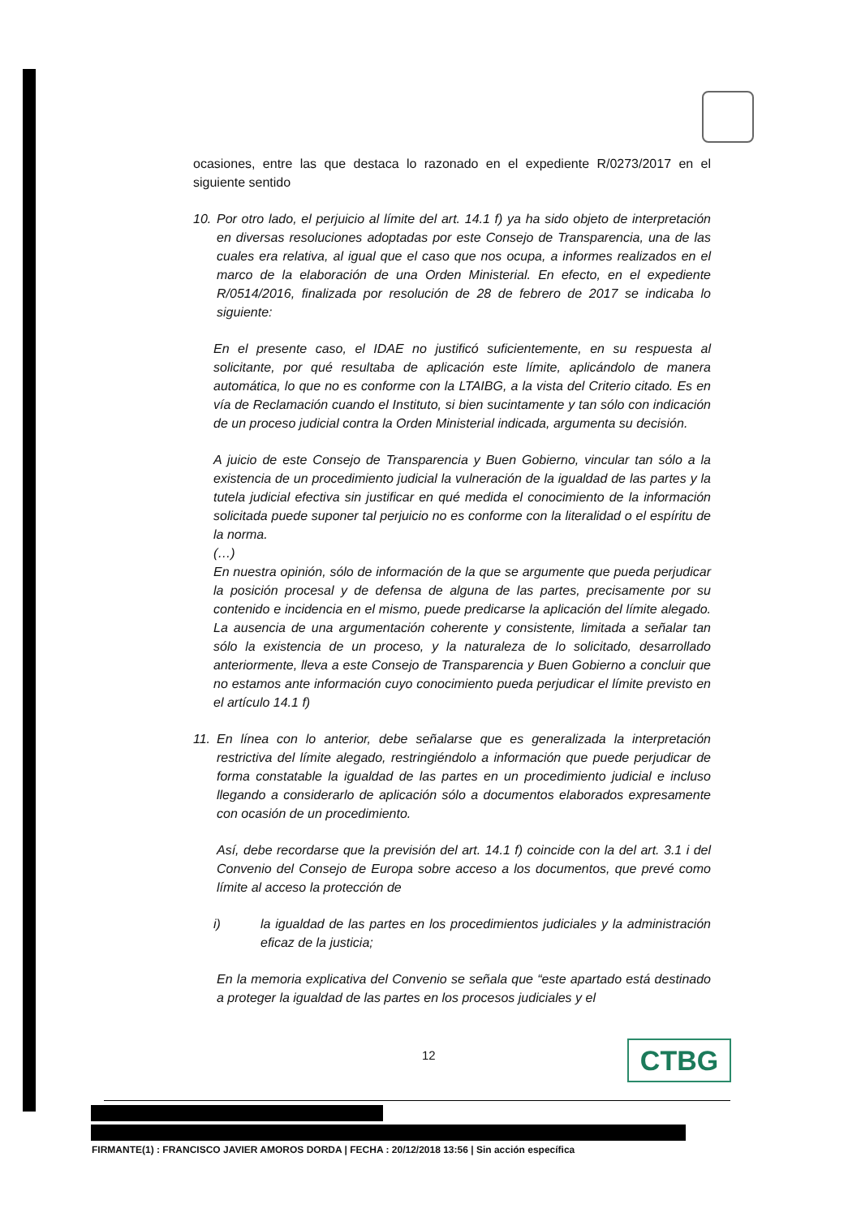ocasiones, entre las que destaca lo razonado en el expediente R/0273/2017 en el siguiente sentido
10. Por otro lado, el perjuicio al límite del art. 14.1 f) ya ha sido objeto de interpretación en diversas resoluciones adoptadas por este Consejo de Transparencia, una de las cuales era relativa, al igual que el caso que nos ocupa, a informes realizados en el marco de la elaboración de una Orden Ministerial. En efecto, en el expediente R/0514/2016, finalizada por resolución de 28 de febrero de 2017 se indicaba lo siguiente:
En el presente caso, el IDAE no justificó suficientemente, en su respuesta al solicitante, por qué resultaba de aplicación este límite, aplicándolo de manera automática, lo que no es conforme con la LTAIBG, a la vista del Criterio citado. Es en vía de Reclamación cuando el Instituto, si bien sucintamente y tan sólo con indicación de un proceso judicial contra la Orden Ministerial indicada, argumenta su decisión.
A juicio de este Consejo de Transparencia y Buen Gobierno, vincular tan sólo a la existencia de un procedimiento judicial la vulneración de la igualdad de las partes y la tutela judicial efectiva sin justificar en qué medida el conocimiento de la información solicitada puede suponer tal perjuicio no es conforme con la literalidad o el espíritu de la norma.
(…)
En nuestra opinión, sólo de información de la que se argumente que pueda perjudicar la posición procesal y de defensa de alguna de las partes, precisamente por su contenido e incidencia en el mismo, puede predicarse la aplicación del límite alegado. La ausencia de una argumentación coherente y consistente, limitada a señalar tan sólo la existencia de un proceso, y la naturaleza de lo solicitado, desarrollado anteriormente, lleva a este Consejo de Transparencia y Buen Gobierno a concluir que no estamos ante información cuyo conocimiento pueda perjudicar el límite previsto en el artículo 14.1 f)
11. En línea con lo anterior, debe señalarse que es generalizada la interpretación restrictiva del límite alegado, restringiéndolo a información que puede perjudicar de forma constatable la igualdad de las partes en un procedimiento judicial e incluso llegando a considerarlo de aplicación sólo a documentos elaborados expresamente con ocasión de un procedimiento.
Así, debe recordarse que la previsión del art. 14.1 f) coincide con la del art. 3.1 i del Convenio del Consejo de Europa sobre acceso a los documentos, que prevé como límite al acceso la protección de
i) la igualdad de las partes en los procedimientos judiciales y la administración eficaz de la justicia;
En la memoria explicativa del Convenio se señala que “este apartado está destinado a proteger la igualdad de las partes en los procesos judiciales y el
12 CTBG
FIRMANTE(1) : FRANCISCO JAVIER AMOROS DORDA | FECHA : 20/12/2018 13:56 | Sin acción específica